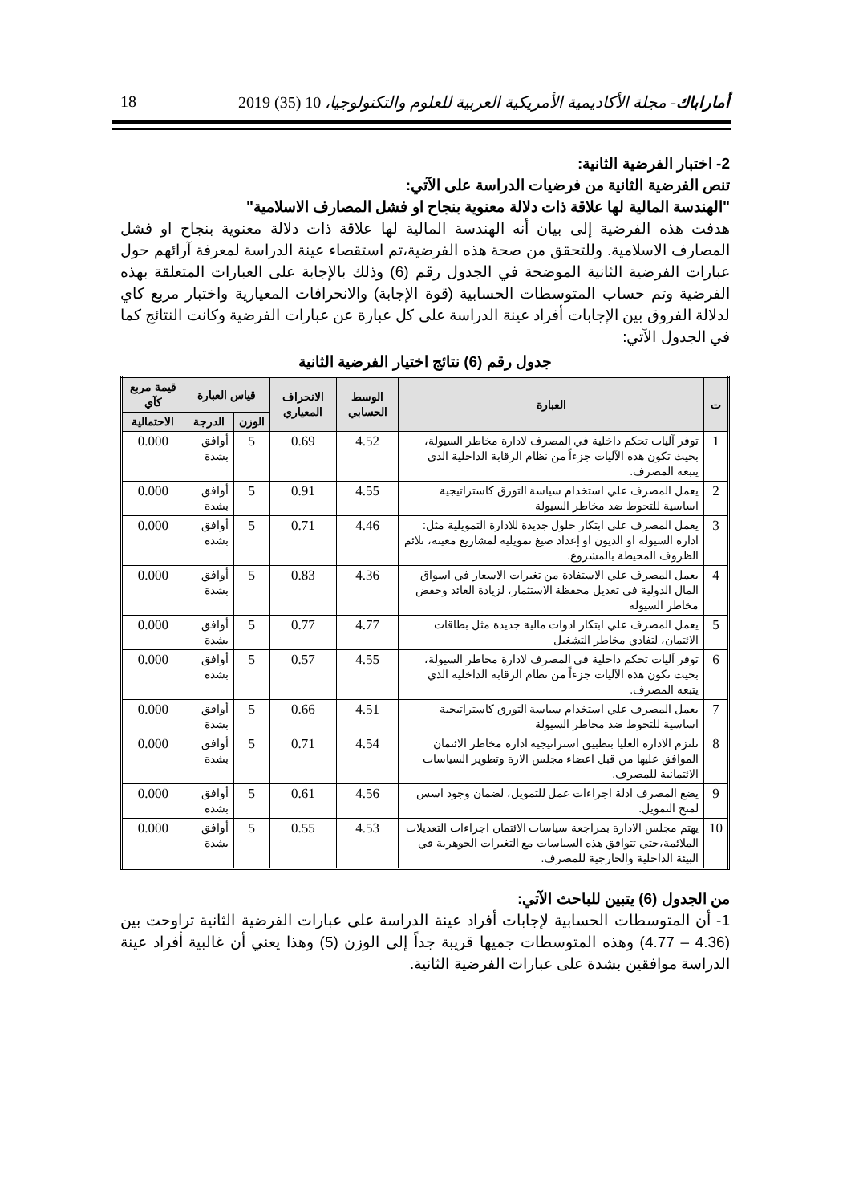18 أماراباك- مجلة الأكاديمية الأمريكية العربية للعلوم والتكنولوجيا، 10 (35) 2019
2- اختبار الفرضية الثانية:
تنص الفرضية الثانية من فرضيات الدراسة على الآتي:
"الهندسة المالية لها علاقة ذات دلالة معنوية بنجاح او فشل المصارف الاسلامية"
هدفت هذه الفرضية إلى بيان أنه الهندسة المالية لها علاقة ذات دلالة معنوية بنجاح او فشل المصارف الاسلامية. وللتحقق من صحة هذه الفرضية،تم استقصاء عينة الدراسة لمعرفة آرائهم حول عبارات الفرضية الثانية الموضحة في الجدول رقم (6) وذلك بالإجابة على العبارات المتعلقة بهذه الفرضية وتم حساب المتوسطات الحسابية (قوة الإجابة) والانحرافات المعيارية واختبار مربع كاي لدلالة الفروق بين الإجابات أفراد عينة الدراسة على كل عبارة عن عبارات الفرضية وكانت النتائج كما في الجدول الآتي:
جدول رقم (6) نتائج اختيار الفرضية الثانية
| ت | العبارة | الوسط الحسابي | الانحراف المعياري | قياس العبارة | | قيمة مربع كآي |
| --- | --- | --- | --- | --- | --- | --- |
| | | | | الوزن | الدرجة | الاحتمالية |
| 1 | توفر آليات تحكم داخلية في المصرف لادارة مخاطر السيولة، بحيث تكون هذه الآليات جزءاً من نظام الرقابة الداخلية الذي يتبعه المصرف. | 4.52 | 0.69 | 5 | أوافق بشدة | 0.000 |
| 2 | يعمل المصرف علي استخدام سياسة التورق كاستراتيجية اساسية للتحوط ضد مخاطر السيولة | 4.55 | 0.91 | 5 | أوافق بشدة | 0.000 |
| 3 | يعمل المصرف علي ابتكار حلول جديدة للادارة التمويلية مثل: ادارة السيولة او الديون او إعداد صيغ تمويلية لمشاريع معينة، تلائم الظروف المحيطة بالمشروع. | 4.46 | 0.71 | 5 | أوافق بشدة | 0.000 |
| 4 | يعمل المصرف علي الاستفادة من تغيرات الاسعار في اسواق المال الدولية في تعديل محفظة الاستثمار، لزيادة العائد وخفض مخاطر السيولة | 4.36 | 0.83 | 5 | أوافق بشدة | 0.000 |
| 5 | يعمل المصرف علي ابتكار ادوات مالية جديدة مثل بطاقات الائتمان، لتفادي مخاطر التشغيل | 4.77 | 0.77 | 5 | أوافق بشدة | 0.000 |
| 6 | توفر آليات تحكم داخلية في المصرف لادارة مخاطر السيولة، بحيث تكون هذه الآليات جزءاً من نظام الرقابة الداخلية الذي يتبعه المصرف. | 4.55 | 0.57 | 5 | أوافق بشدة | 0.000 |
| 7 | يعمل المصرف علي استخدام سياسة التورق كاستراتيجية اساسية للتحوط ضد مخاطر السيولة | 4.51 | 0.66 | 5 | أوافق بشدة | 0.000 |
| 8 | تلتزم الادارة العليا بتطبيق استراتيجية ادارة مخاطر الائتمان الموافق عليها من قبل اعضاء مجلس الارة وتطوير السياسات الائتمانية للمصرف. | 4.54 | 0.71 | 5 | أوافق بشدة | 0.000 |
| 9 | يضع المصرف ادلة اجراءات عمل للتمويل، لضمان وجود اسس لمنح التمويل. | 4.56 | 0.61 | 5 | أوافق بشدة | 0.000 |
| 10 | يهتم مجلس الادارة بمراجعة سياسات الائتمان اجراءات التعديلات الملائمة،حتي تتوافق هذه السياسات مع التغيرات الجوهرية في البيئة الداخلية والخارجية للمصرف. | 4.53 | 0.55 | 5 | أوافق بشدة | 0.000 |
من الجدول (6) يتبين للباحث الآتي:
1- أن المتوسطات الحسابية لإجابات أفراد عينة الدراسة على عبارات الفرضية الثانية تراوحت بين (4.36 – 4.77) وهذه المتوسطات جميها قريبة جداً إلى الوزن (5) وهذا يعني أن غالبية أفراد عينة الدراسة موافقين بشدة على عبارات الفرضية الثانية.